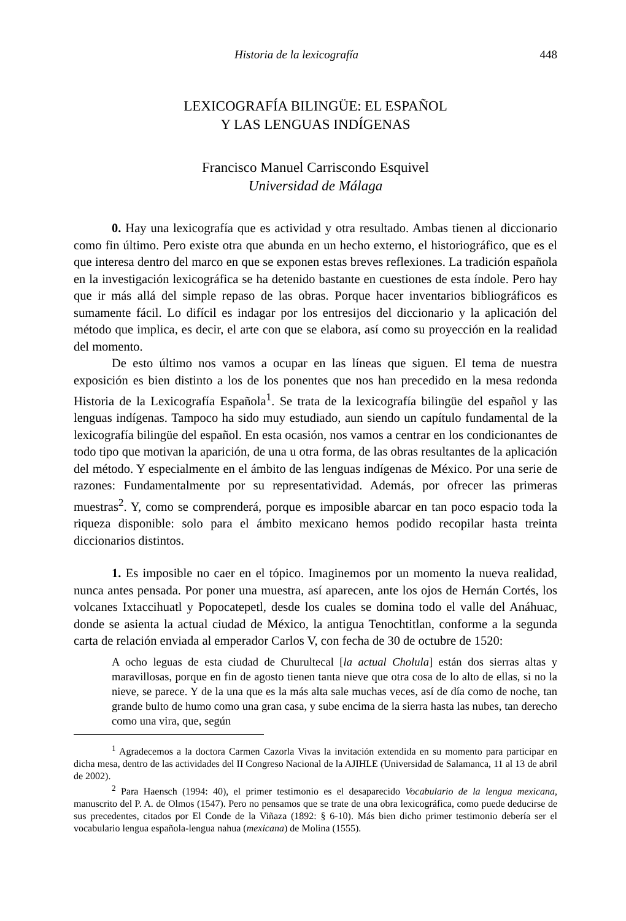Historia de la lexicografía 448
LEXICOGRAFÍA BILINGÜE: EL ESPAÑOL
Y LAS LENGUAS INDÍGENAS
Francisco Manuel Carriscondo Esquivel
Universidad de Málaga
0. Hay una lexicografía que es actividad y otra resultado. Ambas tienen al diccionario como fin último. Pero existe otra que abunda en un hecho externo, el historiográfico, que es el que interesa dentro del marco en que se exponen estas breves reflexiones. La tradición española en la investigación lexicográfica se ha detenido bastante en cuestiones de esta índole. Pero hay que ir más allá del simple repaso de las obras. Porque hacer inventarios bibliográficos es sumamente fácil. Lo difícil es indagar por los entresijos del diccionario y la aplicación del método que implica, es decir, el arte con que se elabora, así como su proyección en la realidad del momento.
De esto último nos vamos a ocupar en las líneas que siguen. El tema de nuestra exposición es bien distinto a los de los ponentes que nos han precedido en la mesa redonda Historia de la Lexicografía Española<sup>1</sup>. Se trata de la lexicografía bilingüe del español y las lenguas indígenas. Tampoco ha sido muy estudiado, aun siendo un capítulo fundamental de la lexicografía bilingüe del español. En esta ocasión, nos vamos a centrar en los condicionantes de todo tipo que motivan la aparición, de una u otra forma, de las obras resultantes de la aplicación del método. Y especialmente en el ámbito de las lenguas indígenas de México. Por una serie de razones: Fundamentalmente por su representatividad. Además, por ofrecer las primeras muestras<sup>2</sup>. Y, como se comprenderá, porque es imposible abarcar en tan poco espacio toda la riqueza disponible: solo para el ámbito mexicano hemos podido recopilar hasta treinta diccionarios distintos.
1. Es imposible no caer en el tópico. Imaginemos por un momento la nueva realidad, nunca antes pensada. Por poner una muestra, así aparecen, ante los ojos de Hernán Cortés, los volcanes Ixtaccihuatl y Popocatepetl, desde los cuales se domina todo el valle del Anáhuac, donde se asienta la actual ciudad de México, la antigua Tenochtitlan, conforme a la segunda carta de relación enviada al emperador Carlos V, con fecha de 30 de octubre de 1520:
A ocho leguas de esta ciudad de Churultecal [la actual Cholula] están dos sierras altas y maravillosas, porque en fin de agosto tienen tanta nieve que otra cosa de lo alto de ellas, si no la nieve, se parece. Y de la una que es la más alta sale muchas veces, así de día como de noche, tan grande bulto de humo como una gran casa, y sube encima de la sierra hasta las nubes, tan derecho como una vira, que, según
<sup>1</sup> Agradecemos a la doctora Carmen Cazorla Vivas la invitación extendida en su momento para participar en dicha mesa, dentro de las actividades del II Congreso Nacional de la AJIHLE (Universidad de Salamanca, 11 al 13 de abril de 2002).
<sup>2</sup> Para Haensch (1994: 40), el primer testimonio es el desaparecido Vocabulario de la lengua mexicana, manuscrito del P. A. de Olmos (1547). Pero no pensamos que se trate de una obra lexicográfica, como puede deducirse de sus precedentes, citados por El Conde de la Viñaza (1892: § 6-10). Más bien dicho primer testimonio debería ser el vocabulario lengua española-lengua nahua (mexicana) de Molina (1555).